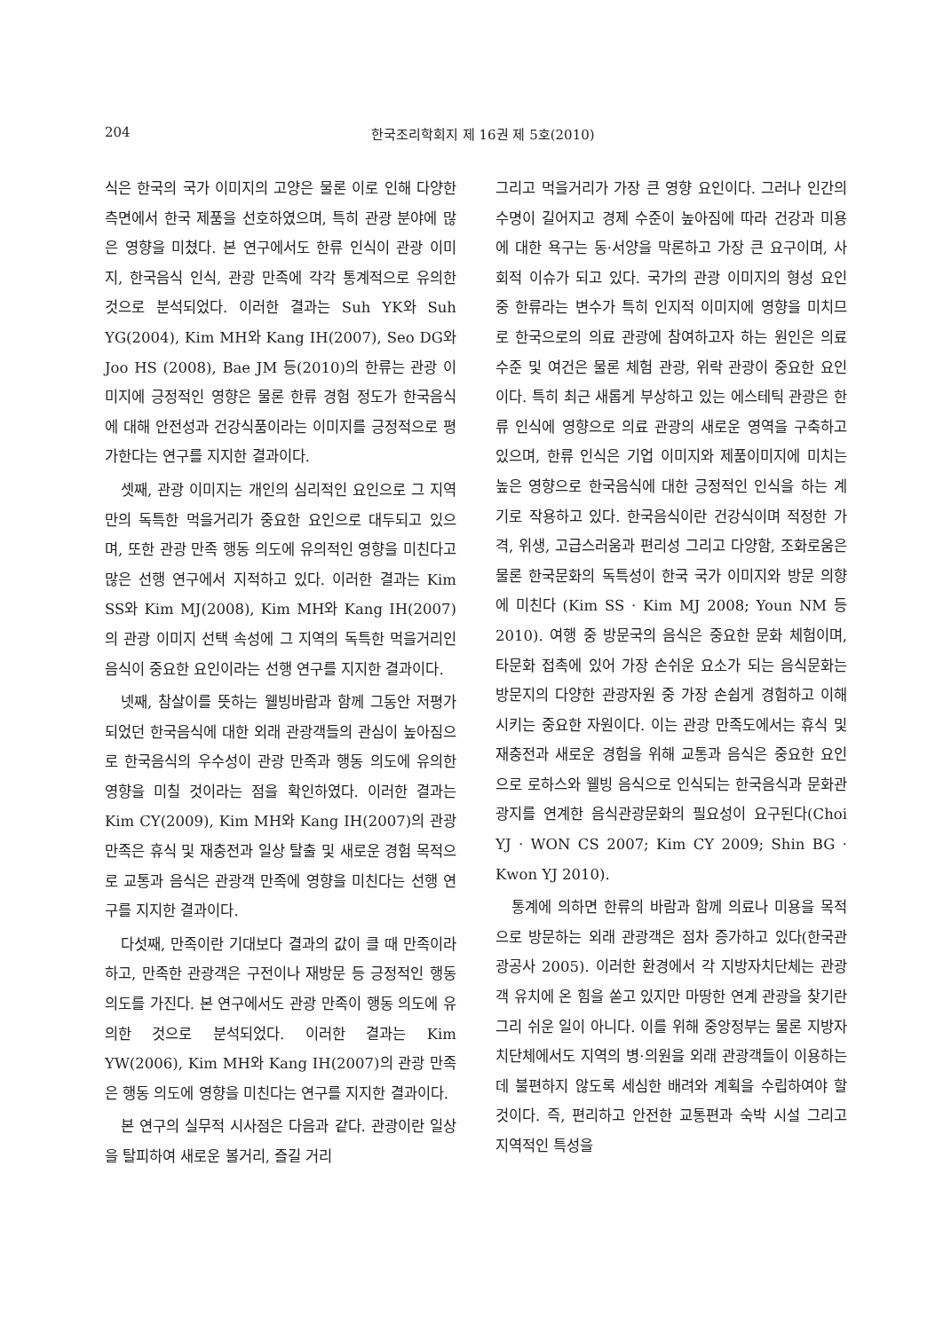204 한국조리학회지 제 16권 제 5호(2010)
식은 한국의 국가 이미지의 고양은 물론 이로 인해 다양한 측면에서 한국 제품을 선호하였으며, 특히 관광 분야에 많은 영향을 미쳤다. 본 연구에서도 한류 인식이 관광 이미지, 한국음식 인식, 관광 만족에 각각 통계적으로 유의한 것으로 분석되었다. 이러한 결과는 Suh YK와 Suh YG(2004), Kim MH와 Kang IH(2007), Seo DG와 Joo HS (2008), Bae JM 등(2010)의 한류는 관광 이미지에 긍정적인 영향은 물론 한류 경험 정도가 한국음식에 대해 안전성과 건강식품이라는 이미지를 긍정적으로 평가한다는 연구를 지지한 결과이다.
셋째, 관광 이미지는 개인의 심리적인 요인으로 그 지역만의 독특한 먹을거리가 중요한 요인으로 대두되고 있으며, 또한 관광 만족 행동 의도에 유의적인 영향을 미친다고 많은 선행 연구에서 지적하고 있다. 이러한 결과는 Kim SS와 Kim MJ(2008), Kim MH와 Kang IH(2007)의 관광 이미지 선택 속성에 그 지역의 독특한 먹을거리인 음식이 중요한 요인이라는 선행 연구를 지지한 결과이다.
넷째, 참살이를 뜻하는 웰빙바람과 함께 그동안 저평가되었던 한국음식에 대한 외래 관광객들의 관심이 높아짐으로 한국음식의 우수성이 관광 만족과 행동 의도에 유의한 영향을 미칠 것이라는 점을 확인하였다. 이러한 결과는 Kim CY(2009), Kim MH와 Kang IH(2007)의 관광 만족은 휴식 및 재충전과 일상 탈출 및 새로운 경험 목적으로 교통과 음식은 관광객 만족에 영향을 미친다는 선행 연구를 지지한 결과이다.
다섯째, 만족이란 기대보다 결과의 값이 클 때 만족이라 하고, 만족한 관광객은 구전이나 재방문 등 긍정적인 행동 의도를 가진다. 본 연구에서도 관광 만족이 행동 의도에 유의한 것으로 분석되었다. 이러한 결과는 Kim YW(2006), Kim MH와 Kang IH(2007)의 관광 만족은 행동 의도에 영향을 미친다는 연구를 지지한 결과이다.
본 연구의 실무적 시사점은 다음과 같다. 관광이란 일상을 탈피하여 새로운 볼거리, 즐길 거리
그리고 먹을거리가 가장 큰 영향 요인이다. 그러나 인간의 수명이 길어지고 경제 수준이 높아짐에 따라 건강과 미용에 대한 욕구는 동·서양을 막론하고 가장 큰 요구이며, 사회적 이슈가 되고 있다. 국가의 관광 이미지의 형성 요인 중 한류라는 변수가 특히 인지적 이미지에 영향을 미치므로 한국으로의 의료 관광에 참여하고자 하는 원인은 의료 수준 및 여건은 물론 체험 관광, 위락 관광이 중요한 요인이다. 특히 최근 새롭게 부상하고 있는 에스테틱 관광은 한류 인식에 영향으로 의료 관광의 새로운 영역을 구축하고 있으며, 한류 인식은 기업 이미지와 제품이미지에 미치는 높은 영향으로 한국음식에 대한 긍정적인 인식을 하는 계기로 작용하고 있다. 한국음식이란 건강식이며 적정한 가격, 위생, 고급스러움과 편리성 그리고 다양함, 조화로움은 물론 한국문화의 독특성이 한국 국가 이미지와 방문 의향에 미친다 (Kim SS · Kim MJ 2008; Youn NM 등 2010). 여행 중 방문국의 음식은 중요한 문화 체험이며, 타문화 접촉에 있어 가장 손쉬운 요소가 되는 음식문화는 방문지의 다양한 관광자원 중 가장 손쉽게 경험하고 이해시키는 중요한 자원이다. 이는 관광 만족도에서는 휴식 및 재충전과 새로운 경험을 위해 교통과 음식은 중요한 요인으로 로하스와 웰빙 음식으로 인식되는 한국음식과 문화관광지를 연계한 음식관광문화의 필요성이 요구된다(Choi YJ · WON CS 2007; Kim CY 2009; Shin BG · Kwon YJ 2010).
통계에 의하면 한류의 바람과 함께 의료나 미용을 목적으로 방문하는 외래 관광객은 점차 증가하고 있다(한국관광공사 2005). 이러한 환경에서 각 지방자치단체는 관광객 유치에 온 힘을 쏟고 있지만 마땅한 연계 관광을 찾기란 그리 쉬운 일이 아니다. 이를 위해 중앙정부는 물론 지방자치단체에서도 지역의 병·의원을 외래 관광객들이 이용하는 데 불편하지 않도록 세심한 배려와 계획을 수립하여야 할 것이다. 즉, 편리하고 안전한 교통편과 숙박 시설 그리고 지역적인 특성을